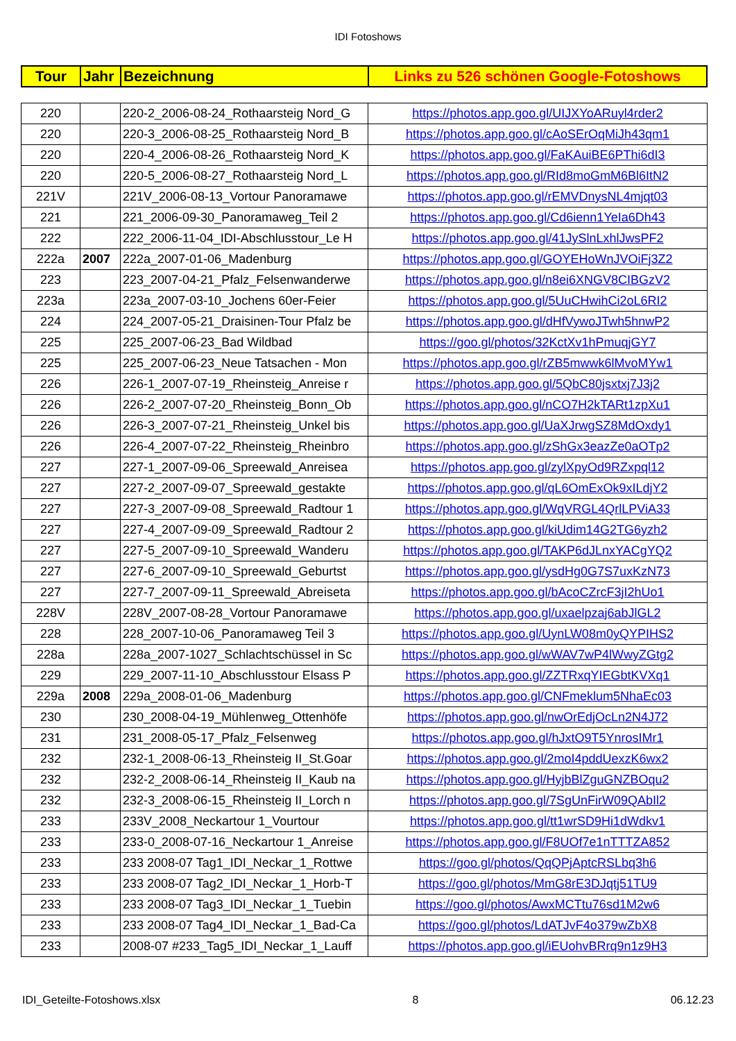IDI Fotoshows
| Tour | Jahr | Bezeichnung | Links zu 526 schönen Google-Fotoshows |
| 220 | | 220-2_2006-08-24_Rothaarsteig Nord_G | https://photos.app.goo.gl/UIJXYoARuyl4rder2 |
| 220 | | 220-3_2006-08-25_Rothaarsteig Nord_B | https://photos.app.goo.gl/cAoSErOqMiJh43qm1 |
| 220 | | 220-4_2006-08-26_Rothaarsteig Nord_K | https://photos.app.goo.gl/FaKAuiBE6PThi6dI3 |
| 220 | | 220-5_2006-08-27_Rothaarsteig Nord_L | https://photos.app.goo.gl/RId8moGmM6Bl6ItN2 |
| 221V | | 221V_2006-08-13_Vortour Panoramawe | https://photos.app.goo.gl/rEMVDnysNL4mjqt03 |
| 221 | | 221_2006-09-30_Panoramaweg_Teil 2 | https://photos.app.goo.gl/Cd6ienn1YeIa6Dh43 |
| 222 | | 222_2006-11-04_IDI-Abschlusstour_Le H | https://photos.app.goo.gl/41JySlnLxhlJwsPF2 |
| 222a | 2007 | 222a_2007-01-06_Madenburg | https://photos.app.goo.gl/GOYEHoWnJVOiFj3Z2 |
| 223 | | 223_2007-04-21_Pfalz_Felsenwanderwe | https://photos.app.goo.gl/n8ei6XNGV8CIBGzV2 |
| 223a | | 223a_2007-03-10_Jochens 60er-Feier | https://photos.app.goo.gl/5UuCHwihCi2oL6RI2 |
| 224 | | 224_2007-05-21_Draisinen-Tour Pfalz be | https://photos.app.goo.gl/dHfVywoJTwh5hnwP2 |
| 225 | | 225_2007-06-23_Bad Wildbad | https://goo.gl/photos/32KctXv1hPmuqjGY7 |
| 225 | | 225_2007-06-23_Neue Tatsachen - Mon | https://photos.app.goo.gl/rZB5mwwk6lMvoMYw1 |
| 226 | | 226-1_2007-07-19_Rheinsteig_Anreise r | https://photos.app.goo.gl/5QbC80jsxtxj7J3j2 |
| 226 | | 226-2_2007-07-20_Rheinsteig_Bonn_Ob | https://photos.app.goo.gl/nCO7H2kTARt1zpXu1 |
| 226 | | 226-3_2007-07-21_Rheinsteig_Unkel bis | https://photos.app.goo.gl/UaXJrwgSZ8MdOxdy1 |
| 226 | | 226-4_2007-07-22_Rheinsteig_Rheinbro | https://photos.app.goo.gl/zShGx3eazZe0aOTp2 |
| 227 | | 227-1_2007-09-06_Spreewald_Anreisea | https://photos.app.goo.gl/zylXpyOd9RZxpql12 |
| 227 | | 227-2_2007-09-07_Spreewald_gestakte | https://photos.app.goo.gl/qL6OmExOk9xILdjY2 |
| 227 | | 227-3_2007-09-08_Spreewald_Radtour 1 | https://photos.app.goo.gl/WqVRGL4QrlLPViA33 |
| 227 | | 227-4_2007-09-09_Spreewald_Radtour 2 | https://photos.app.goo.gl/kiUdim14G2TG6yzh2 |
| 227 | | 227-5_2007-09-10_Spreewald_Wanderu | https://photos.app.goo.gl/TAKP6dJLnxYACgYQ2 |
| 227 | | 227-6_2007-09-10_Spreewald_Geburtst | https://photos.app.goo.gl/ysdHg0G7S7uxKzN73 |
| 227 | | 227-7_2007-09-11_Spreewald_Abreiseta | https://photos.app.goo.gl/bAcoCZrcF3jI2hUo1 |
| 228V | | 228V_2007-08-28_Vortour Panoramawe | https://photos.app.goo.gl/uxaelpzaj6abJlGL2 |
| 228 | | 228_2007-10-06_Panoramaweg Teil 3 | https://photos.app.goo.gl/UynLW08m0yQYPIHS2 |
| 228a | | 228a_2007-1027_Schlachtschüssel in Sc | https://photos.app.goo.gl/wWAV7wP4lWwyZGtg2 |
| 229 | | 229_2007-11-10_Abschlusstour Elsass P | https://photos.app.goo.gl/ZZTRxqYIEGbtKVXq1 |
| 229a | 2008 | 229a_2008-01-06_Madenburg | https://photos.app.goo.gl/CNFmeklum5NhaEc03 |
| 230 | | 230_2008-04-19_Mühlenweg_Ottenhöfe | https://photos.app.goo.gl/nwOrEdjOcLn2N4J72 |
| 231 | | 231_2008-05-17_Pfalz_Felsenweg | https://photos.app.goo.gl/hJxtO9T5YnrosIMr1 |
| 232 | | 232-1_2008-06-13_Rheinsteig II_St.Goar | https://photos.app.goo.gl/2moI4pddUexzK6wx2 |
| 232 | | 232-2_2008-06-14_Rheinsteig II_Kaub na | https://photos.app.goo.gl/HyjbBlZguGNZBOqu2 |
| 232 | | 232-3_2008-06-15_Rheinsteig II_Lorch n | https://photos.app.goo.gl/7SgUnFirW09QAbIl2 |
| 233 | | 233V_2008_Neckartour 1_Vourtour | https://photos.app.goo.gl/tt1wrSD9Hi1dWdkv1 |
| 233 | | 233-0_2008-07-16_Neckartour 1_Anreise | https://photos.app.goo.gl/F8UOf7e1nTTTZA852 |
| 233 | | 233 2008-07 Tag1_IDI_Neckar_1_Rottwe | https://goo.gl/photos/QqQPjAptcRSLbq3h6 |
| 233 | | 233 2008-07 Tag2_IDI_Neckar_1_Horb-T | https://goo.gl/photos/MmG8rE3DJqtj51TU9 |
| 233 | | 233 2008-07 Tag3_IDI_Neckar_1_Tuebin | https://goo.gl/photos/AwxMCTtu76sd1M2w6 |
| 233 | | 233 2008-07 Tag4_IDI_Neckar_1_Bad-Ca | https://goo.gl/photos/LdATJvF4o379wZbX8 |
| 233 | | 2008-07 #233_Tag5_IDI_Neckar_1_Lauff | https://photos.app.goo.gl/iEUohvBRrq9n1z9H3 |
IDI_Geteilte-Fotoshows.xlsx 8 06.12.23